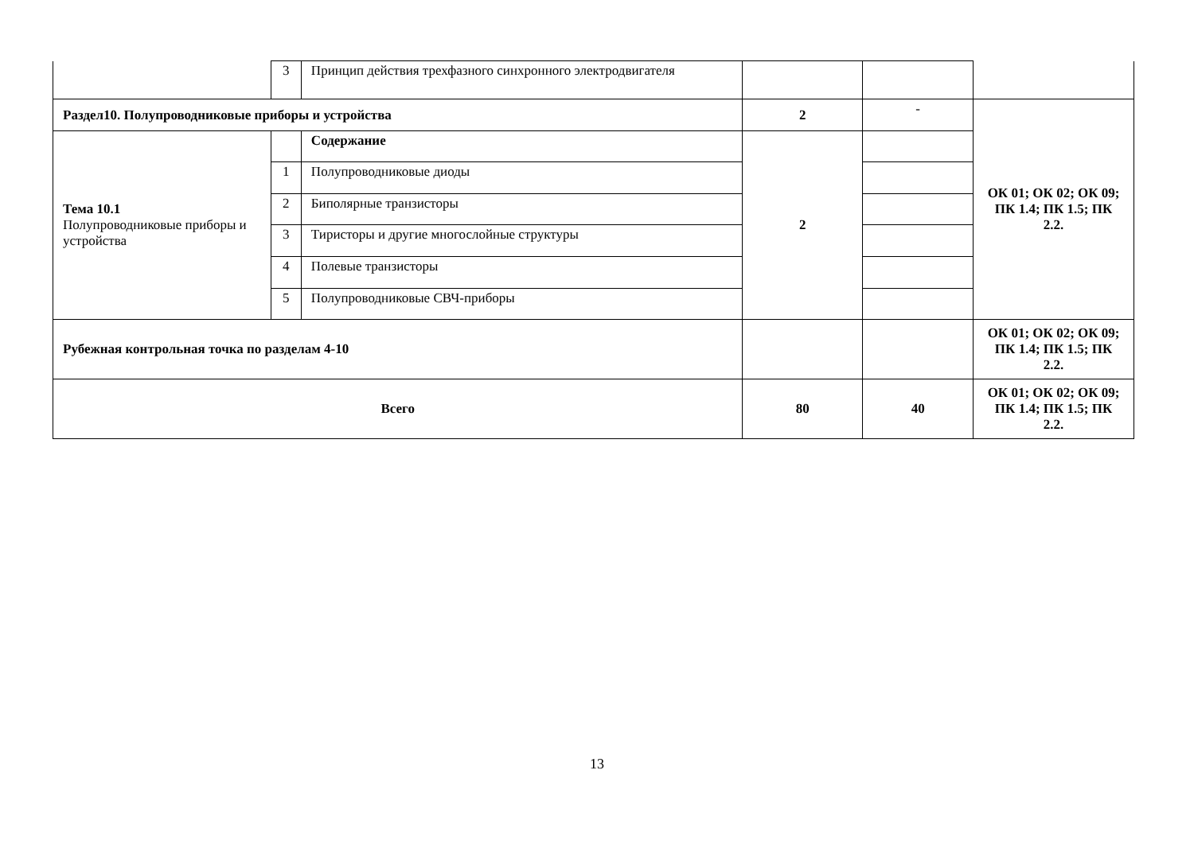| | 3 | Принцип действия трехфазного синхронного электродвигателя | | | |
| Раздел10. Полупроводниковые приборы и устройства | | | 2 | - | ОК 01; ОК 02; ОК 09; ПК 1.4; ПК 1.5; ПК 2.2. |
| Тема 10.1 Полупроводниковые приборы и устройства | | Содержание | 2 | | |
| | 1 | Полупроводниковые диоды | | | |
| | 2 | Биполярные транзисторы | | | |
| | 3 | Тиристоры и другие многослойные структуры | | | |
| | 4 | Полевые транзисторы | | | |
| | 5 | Полупроводниковые СВЧ-приборы | | | |
| Рубежная контрольная точка по разделам 4-10 | | | | | ОК 01; ОК 02; ОК 09; ПК 1.4; ПК 1.5; ПК 2.2. |
| Всего | | | 80 | 40 | ОК 01; ОК 02; ОК 09; ПК 1.4; ПК 1.5; ПК 2.2. |
13